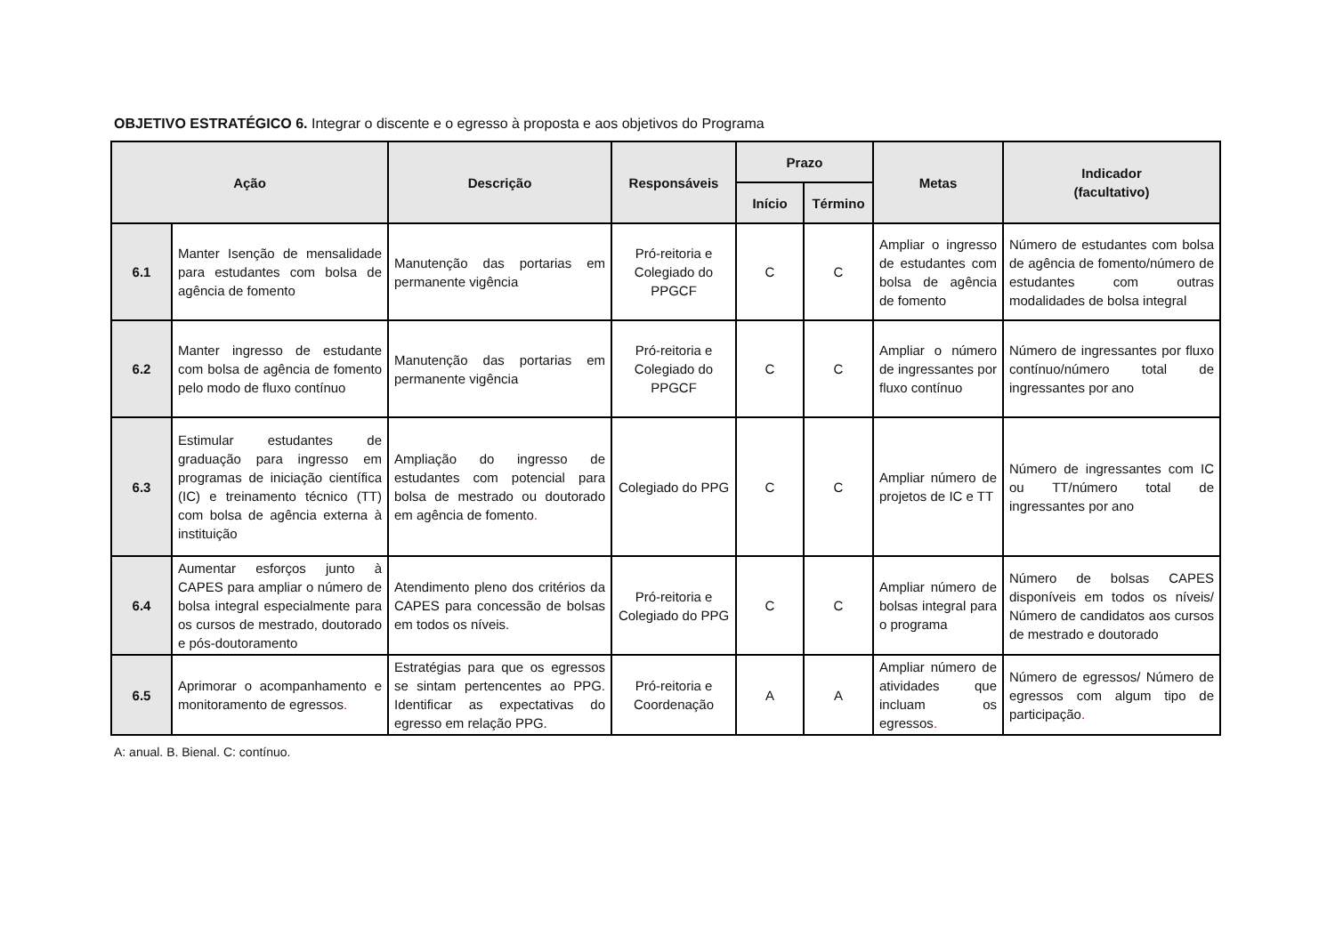OBJETIVO ESTRATÉGICO 6. Integrar o discente e o egresso à proposta e aos objetivos do Programa
| Ação | | Descrição | Responsáveis | Prazo | | Metas | Indicador (facultativo) |
| --- | --- | --- | --- | --- | --- | --- | --- |
| | | | | Início | Término | | |
| 6.1 | Manter Isenção de mensalidade para estudantes com bolsa de agência de fomento | Manutenção das portarias em permanente vigência | Pró-reitoria e Colegiado do PPGCF | C | C | Ampliar o ingresso de estudantes com bolsa de agência de fomento | Número de estudantes com bolsa de agência de fomento/número de estudantes com outras modalidades de bolsa integral |
| 6.2 | Manter ingresso de estudante com bolsa de agência de fomento pelo modo de fluxo contínuo | Manutenção das portarias em permanente vigência | Pró-reitoria e Colegiado do PPGCF | C | C | Ampliar o número de ingressantes por fluxo contínuo | Número de ingressantes por fluxo contínuo/número total de ingressantes por ano |
| 6.3 | Estimular estudantes de graduação para ingresso em programas de iniciação científica (IC) e treinamento técnico (TT) com bolsa de agência externa à instituição | Ampliação do ingresso de estudantes com potencial para bolsa de mestrado ou doutorado em agência de fomento . | Colegiado do PPG | C | C | Ampliar número de projetos de IC e TT | Número de ingressantes com IC ou TT/número total de ingressantes por ano |
| 6.4 | Aumentar esforços junto à CAPES para ampliar o número de bolsa integral especialmente para os cursos de mestrado, doutorado e pós-doutoramento | Atendimento pleno dos critérios da CAPES para concessão de bolsas em todos os níveis. | Pró-reitoria e Colegiado do PPG | C | C | Ampliar número de bolsas integral para o programa | Número de bolsas CAPES disponíveis em todos os níveis/ Número de candidatos aos cursos de mestrado e doutorado |
| 6.5 | Aprimorar o acompanhamento e monitoramento de egressos . | Estratégias para que os egressos se sintam pertencentes ao PPG. Identificar as expectativas do egresso em relação PPG. | Pró-reitoria e Coordenação | A | A | Ampliar número de atividades que incluam os egressos . | Número de egressos/ Número de egressos com algum tipo de participação . |
A: anual. B. Bienal. C: contínuo.